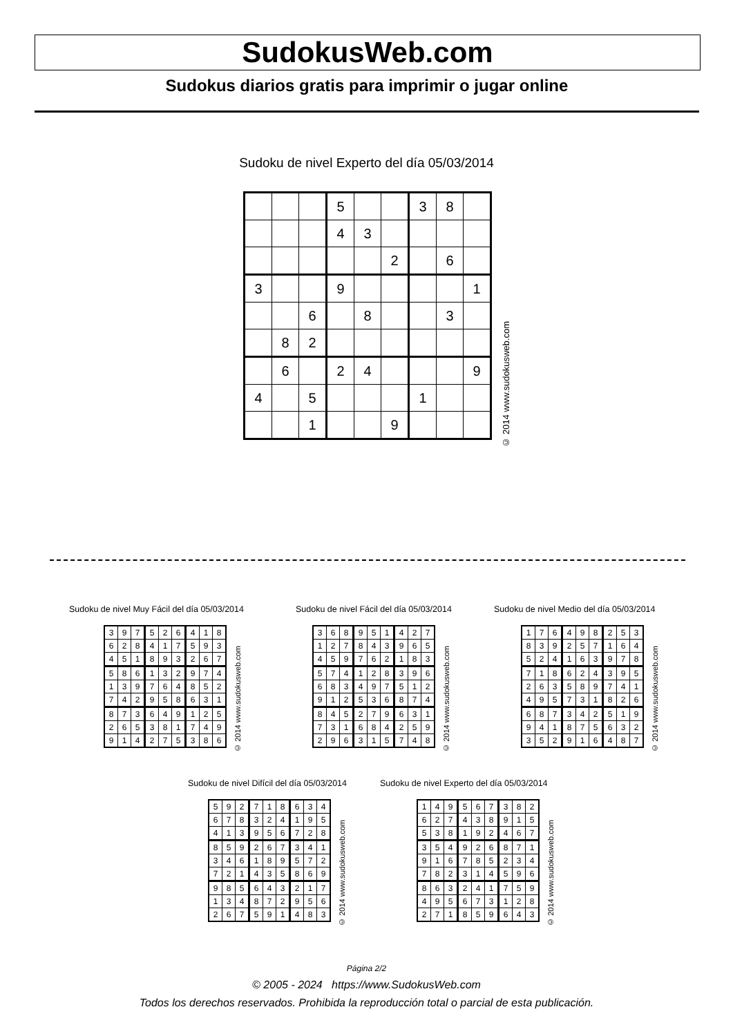SudokusWeb.com
Sudokus diarios gratis para imprimir o jugar online
Sudoku de nivel Experto del día 05/03/2014
| | | | 5 | | | 3 | 8 | |
| | | | 4 | 3 | | | | |
| | | | | | 2 | | 6 | |
| 3 | | | 9 | | | | | 1 |
| | | 6 | | 8 | | | 3 | |
| | 8 | 2 | | | | | | |
| | 6 | | 2 | 4 | | | | 9 |
| 4 | | 5 | | | | 1 | | |
| | | 1 | | | 9 | | | |
© 2014 www.sudokusweb.com
Sudoku de nivel Muy Fácil del día 05/03/2014
| 3 | 9 | 7 | 5 | 2 | 6 | 4 | 1 | 8 |
| 6 | 2 | 8 | 4 | 1 | 7 | 5 | 9 | 3 |
| 4 | 5 | 1 | 8 | 9 | 3 | 2 | 6 | 7 |
| 5 | 8 | 6 | 1 | 3 | 2 | 9 | 7 | 4 |
| 1 | 3 | 9 | 7 | 6 | 4 | 8 | 5 | 2 |
| 7 | 4 | 2 | 9 | 5 | 8 | 6 | 3 | 1 |
| 8 | 7 | 3 | 6 | 4 | 9 | 1 | 2 | 5 |
| 2 | 6 | 5 | 3 | 8 | 1 | 7 | 4 | 9 |
| 9 | 1 | 4 | 2 | 7 | 5 | 3 | 8 | 6 |
© 2014 www.sudokusweb.com
Sudoku de nivel Fácil del día 05/03/2014
| 3 | 6 | 8 | 9 | 5 | 1 | 4 | 2 | 7 |
| 1 | 2 | 7 | 8 | 4 | 3 | 9 | 6 | 5 |
| 4 | 5 | 9 | 7 | 6 | 2 | 1 | 8 | 3 |
| 5 | 7 | 4 | 1 | 2 | 8 | 3 | 9 | 6 |
| 6 | 8 | 3 | 4 | 9 | 7 | 5 | 1 | 2 |
| 9 | 1 | 2 | 5 | 3 | 6 | 8 | 7 | 4 |
| 8 | 4 | 5 | 2 | 7 | 9 | 6 | 3 | 1 |
| 7 | 3 | 1 | 6 | 8 | 4 | 2 | 5 | 9 |
| 2 | 9 | 6 | 3 | 1 | 5 | 7 | 4 | 8 |
© 2014 www.sudokusweb.com
Sudoku de nivel Medio del día 05/03/2014
| 1 | 7 | 6 | 4 | 9 | 8 | 2 | 5 | 3 |
| 8 | 3 | 9 | 2 | 5 | 7 | 1 | 6 | 4 |
| 5 | 2 | 4 | 1 | 6 | 3 | 9 | 7 | 8 |
| 7 | 1 | 8 | 6 | 2 | 4 | 3 | 9 | 5 |
| 2 | 6 | 3 | 5 | 8 | 9 | 7 | 4 | 1 |
| 4 | 9 | 5 | 7 | 3 | 1 | 8 | 2 | 6 |
| 6 | 8 | 7 | 3 | 4 | 2 | 5 | 1 | 9 |
| 9 | 4 | 1 | 8 | 7 | 5 | 6 | 3 | 2 |
| 3 | 5 | 2 | 9 | 1 | 6 | 4 | 8 | 7 |
© 2014 www.sudokusweb.com
Sudoku de nivel Difícil del día 05/03/2014
| 5 | 9 | 2 | 7 | 1 | 8 | 6 | 3 | 4 |
| 6 | 7 | 8 | 3 | 2 | 4 | 1 | 9 | 5 |
| 4 | 1 | 3 | 9 | 5 | 6 | 7 | 2 | 8 |
| 8 | 5 | 9 | 2 | 6 | 7 | 3 | 4 | 1 |
| 3 | 4 | 6 | 1 | 8 | 9 | 5 | 7 | 2 |
| 7 | 2 | 1 | 4 | 3 | 5 | 8 | 6 | 9 |
| 9 | 8 | 5 | 6 | 4 | 3 | 2 | 1 | 7 |
| 1 | 3 | 4 | 8 | 7 | 2 | 9 | 5 | 6 |
| 2 | 6 | 7 | 5 | 9 | 1 | 4 | 8 | 3 |
© 2014 www.sudokusweb.com
Sudoku de nivel Experto del día 05/03/2014
| 1 | 4 | 9 | 5 | 6 | 7 | 3 | 8 | 2 |
| 6 | 2 | 7 | 4 | 3 | 8 | 9 | 1 | 5 |
| 5 | 3 | 8 | 1 | 9 | 2 | 4 | 6 | 7 |
| 3 | 5 | 4 | 9 | 2 | 6 | 8 | 7 | 1 |
| 9 | 1 | 6 | 7 | 8 | 5 | 2 | 3 | 4 |
| 7 | 8 | 2 | 3 | 1 | 4 | 5 | 9 | 6 |
| 8 | 6 | 3 | 2 | 4 | 1 | 7 | 5 | 9 |
| 4 | 9 | 5 | 6 | 7 | 3 | 1 | 2 | 8 |
| 2 | 7 | 1 | 8 | 5 | 9 | 6 | 4 | 3 |
© 2014 www.sudokusweb.com
Página 2/2
© 2005 - 2024 https://www.SudokusWeb.com
Todos los derechos reservados. Prohibida la reproducción total o parcial de esta publicación.